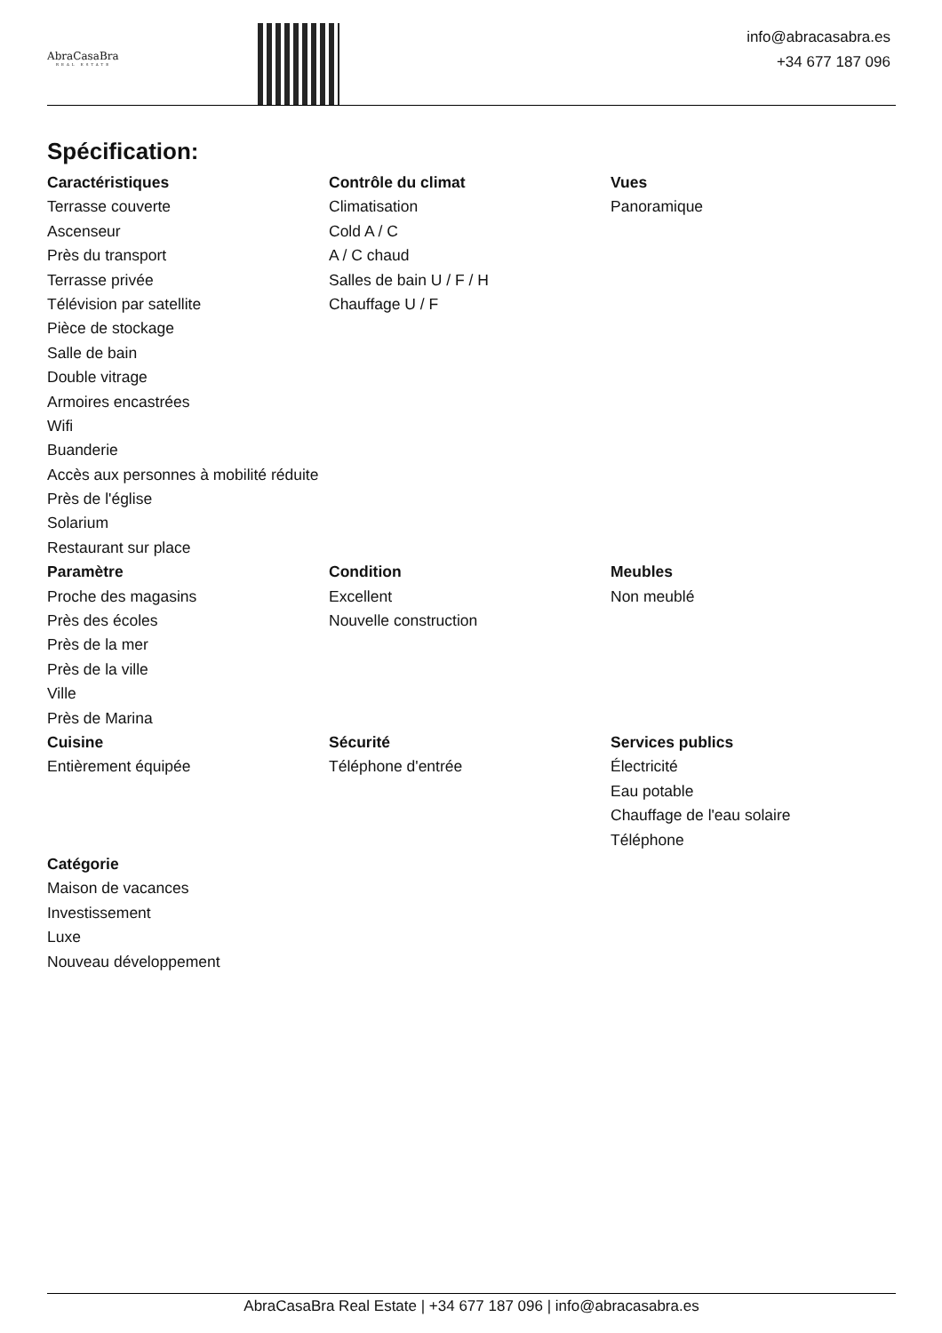AbraCasaBra
REAL ESTATE
info@abracasabra.es
+34 677 187 096
Spécification:
Caractéristiques
Terrasse couverte
Ascenseur
Près du transport
Terrasse privée
Télévision par satellite
Pièce de stockage
Salle de bain
Double vitrage
Armoires encastrées
Wifi
Buanderie
Accès aux personnes à mobilité réduite
Près de l'église
Solarium
Restaurant sur place
Contrôle du climat
Climatisation
Cold A / C
A / C chaud
Salles de bain U / F / H
Chauffage U / F
Vues
Panoramique
Paramètre
Proche des magasins
Près des écoles
Près de la mer
Près de la ville
Ville
Près de Marina
Condition
Excellent
Nouvelle construction
Meubles
Non meublé
Cuisine
Entièrement équipée
Sécurité
Téléphone d'entrée
Services publics
Électricité
Eau potable
Chauffage de l'eau solaire
Téléphone
Catégorie
Maison de vacances
Investissement
Luxe
Nouveau développement
AbraCasaBra Real Estate | +34 677 187 096 | info@abracasabra.es